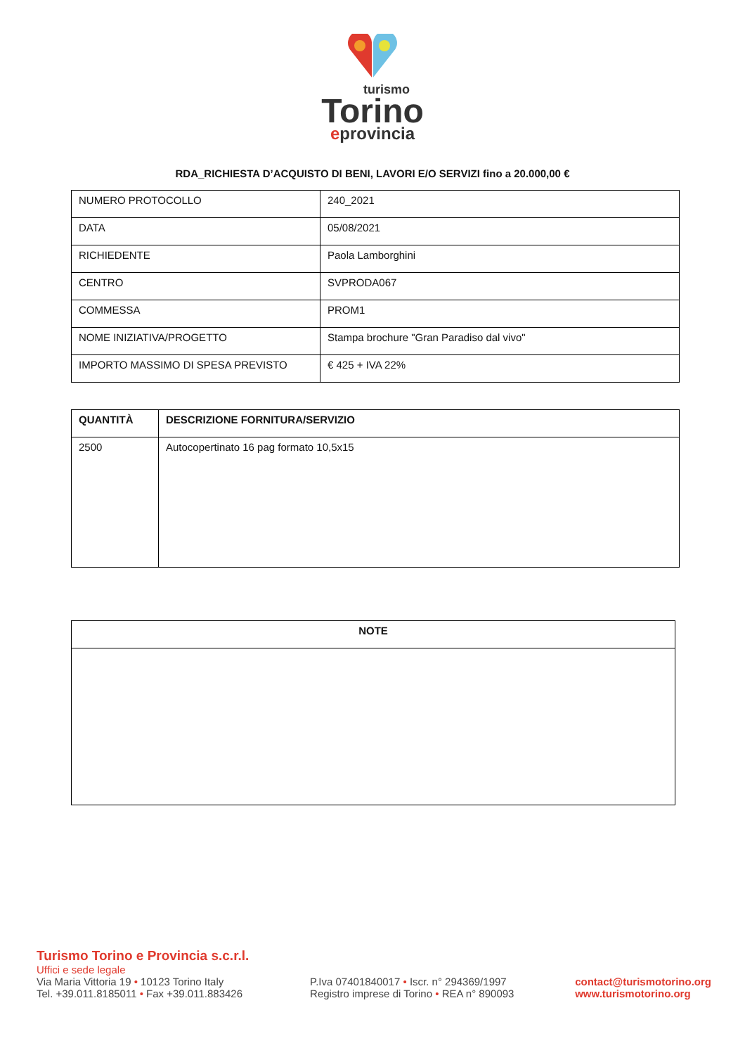turismo
Torino
eprovincia
RDA_RICHIESTA D’ACQUISTO DI BENI, LAVORI E/O SERVIZI fino a 20.000,00 €
| NUMERO PROTOCOLLO | 240_2021 |
| DATA | 05/08/2021 |
| RICHIEDENTE | Paola Lamborghini |
| CENTRO | SVPRODA067 |
| COMMESSA | PROM1 |
| NOME INIZIATIVA/PROGETTO | Stampa brochure "Gran Paradiso dal vivo" |
| IMPORTO MASSIMO DI SPESA PREVISTO | € 425 + IVA 22% |
| QUANTITÀ | DESCRIZIONE FORNITURA/SERVIZIO |
| --- | --- |
| 2500 | Autocopertinato 16 pag formato 10,5x15 |
| NOTE |
| --- |
Turismo Torino e Provincia s.c.r.l.
Uffici e sede legale
Via Maria Vittoria 19 • 10123 Torino Italy
Tel. +39.011.8185011 • Fax +39.011.883426
P.Iva 07401840017 • Iscr. n° 294369/1997
Registro imprese di Torino • REA n° 890093
contact@turismotorino.org
www.turismotorino.org